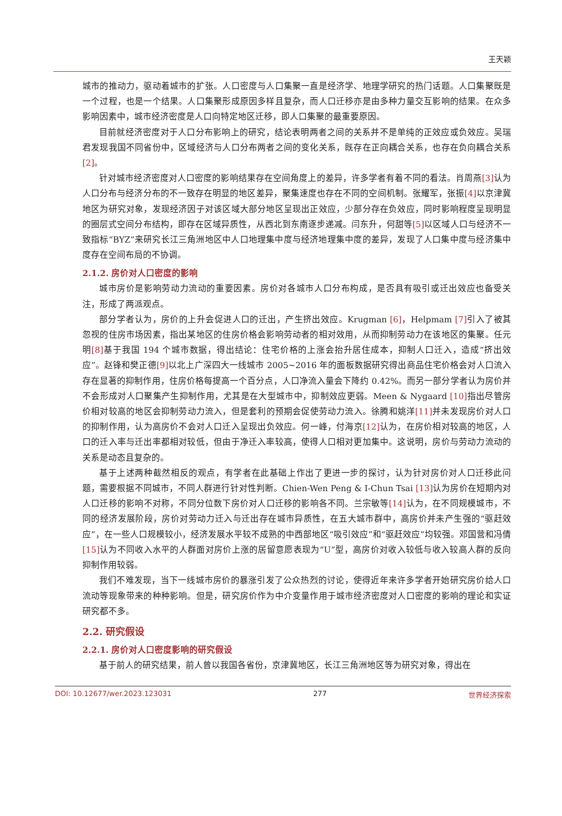王天颖
城市的推动力，驱动着城市的扩张。人口密度与人口集聚一直是经济学、地理学研究的热门话题。人口集聚既是一个过程，也是一个结果。人口集聚形成原因多样且复杂，而人口迁移亦是由多种力量交互影响的结果。在众多影响因素中，城市经济密度是人口向特定地区迁移，即人口集聚的最重要原因。
目前就经济密度对于人口分布影响上的研究，结论表明两者之间的关系并不是单纯的正效应或负效应。吴瑞君发现我国不同省份中，区域经济与人口分布两者之间的变化关系，既存在正向耦合关系，也存在负向耦合关系[2]。
针对城市经济密度对人口密度的影响结果存在空间角度上的差异，许多学者有着不同的看法。肖周燕[3] 认为人口分布与经济分布的不一致存在明显的地区差异，聚集速度也存在不同的空间机制。张耀军，张振[4] 以京津冀地区为研究对象，发现经济因子对该区域大部分地区呈现出正效应，少部分存在负效应，同时影响程度呈现明显的圈层式空间分布结构，即存在区域异质性，从西北到东南逐步递减。闫东升，何甜等[5] 以区域人口与经济不一致指标“BYZ”来研究长江三角洲地区中人口地理集中度与经济地理集中度的差异，发现了人口集中度与经济集中度存在空间布局的不协调。
2.1.2. 房价对人口密度的影响
城市房价是影响劳动力流动的重要因素。房价对各城市人口分布构成，是否具有吸引或迁出效应也备受关注，形成了两派观点。
部分学者认为，房价的上升会促进人口的迁出，产生挤出效应。Krugman [6]，Helpmam [7] 引入了被其忽视的住房市场因素，指出某地区的住房价格会影响劳动者的相对效用，从而抑制劳动力在该地区的集聚。任元明[8] 基于我国 194 个城市数据，得出结论：住宅价格的上涨会抬升居住成本，抑制人口迁入，造成“挤出效应”。赵锋和樊正德[9] 以北上广深四大一线城市 2005~2016 年的面板数据研究得出商品住宅价格会对人口流入存在显著的抑制作用，住房价格每提高一个百分点，人口净流入量会下降约 0.42%。而另一部分学者认为房价并不会形成对人口聚集产生抑制作用，尤其是在大型城市中，抑制效应更弱。Meen & Nygaard [10] 指出尽管房价相对较高的地区会抑制劳动力流入，但是套利的预期会促使劳动力流入。徐腾和姚洋[11] 并未发现房价对人口的抑制作用，认为高房价不会对人口迁入呈现出负效应。何一峰，付海京[12] 认为，在房价相对较高的地区，人口的迁入率与迁出率都相对较低，但由于净迁入率较高，使得人口相对更加集中。这说明，房价与劳动力流动的关系是动态且复杂的。
基于上述两种截然相反的观点，有学者在此基础上作出了更进一步的探讨，认为针对房价对人口迁移此问题，需要根据不同城市，不同人群进行针对性判断。Chien-Wen Peng & I-Chun Tsai [13] 认为房价在短期内对人口迁移的影响不对称，不同分位数下房价对人口迁移的影响各不同。兰宗敏等[14] 认为，在不同规模城市，不同的经济发展阶段，房价对劳动力迁入与迁出存在城市异质性，在五大城市群中，高房价并未产生强的“驱赶效应”，在一些人口规模较小，经济发展水平较不成熟的中西部地区“吸引效应”和“驱赶效应”均较强。邓国营和冯倩[15] 认为不同收入水平的人群面对房价上涨的居留意愿表现为“U”型，高房价对收入较低与收入较高人群的反向抑制作用较弱。
我们不难发现，当下一线城市房价的暴涨引发了公众热烈的讨论，使得近年来许多学者开始研究房价给人口流动等现象带来的种种影响。但是，研究房价作为中介变量作用于城市经济密度对人口密度的影响的理论和实证研究都不多。
2.2. 研究假设
2.2.1. 房价对人口密度影响的研究假设
基于前人的研究结果，前人曾以我国各省份，京津冀地区，长江三角洲地区等为研究对象，得出在
DOI: 10.12677/wer.2023.123031 277 世界经济探索